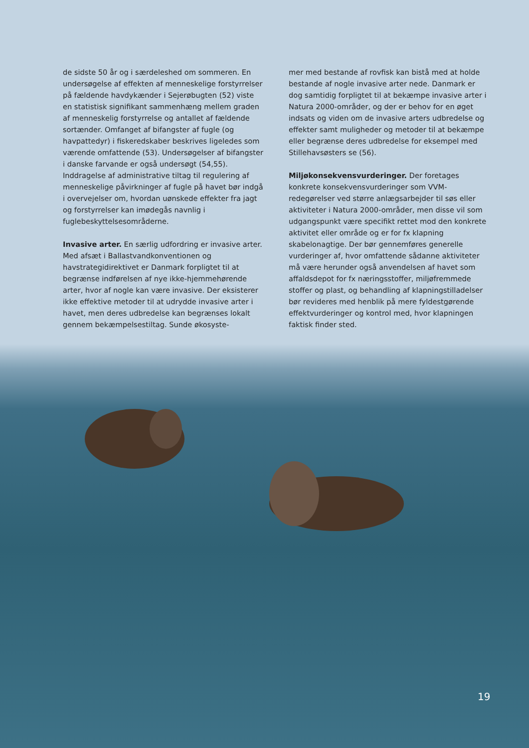de sidste 50 år og i særdeleshed om sommeren. En undersøgelse af effekten af menneskelige forstyrrelser på fældende havdykænder i Sejerøbugten (52) viste en statistisk signifikant sammenhæng mellem graden af menneskelig forstyrrelse og antallet af fældende sortænder. Omfanget af bifangster af fugle (og havpattedyr) i fiskeredskaber beskrives ligeledes som værende omfattende (53). Undersøgelser af bifangster i danske farvande er også undersøgt (54,55). Inddragelse af administrative tiltag til regulering af menneskelige påvirkninger af fugle på havet bør indgå i overvejelser om, hvordan uønskede effekter fra jagt og forstyrrelser kan imødegås navnlig i fuglebeskyttelsesområderne.
Invasive arter. En særlig udfordring er invasive arter. Med afsæt i Ballastvandkonventionen og havstrategidirektivet er Danmark forpligtet til at begrænse indførelsen af nye ikke-hjemmehørende arter, hvor af nogle kan være invasive. Der eksisterer ikke effektive metoder til at udrydde invasive arter i havet, men deres udbredelse kan begrænses lokalt gennem bekæmpelsestiltag. Sunde økosyste-
mer med bestande af rovfisk kan bistå med at holde bestande af nogle invasive arter nede. Danmark er dog samtidig forpligtet til at bekæmpe invasive arter i Natura 2000-områder, og der er behov for en øget indsats og viden om de invasive arters udbredelse og effekter samt muligheder og metoder til at bekæmpe eller begrænse deres udbredelse for eksempel med Stillehavsøsters se (56).
Miljøkonsekvensvurderinger. Der foretages konkrete konsekvensvurderinger som VVM-redegørelser ved større anlægsarbejder til søs eller aktiviteter i Natura 2000-områder, men disse vil som udgangspunkt være specifikt rettet mod den konkrete aktivitet eller område og er for fx klapning skabelonagtige. Der bør gennemføres generelle vurderinger af, hvor omfattende sådanne aktiviteter må være herunder også anvendelsen af havet som affaldsdepot for fx næringsstoffer, miljøfremmede stoffer og plast, og behandling af klapningstilladelser bør revideres med henblik på mere fyldestgørende effektvurderinger og kontrol med, hvor klapningen faktisk finder sted.
19